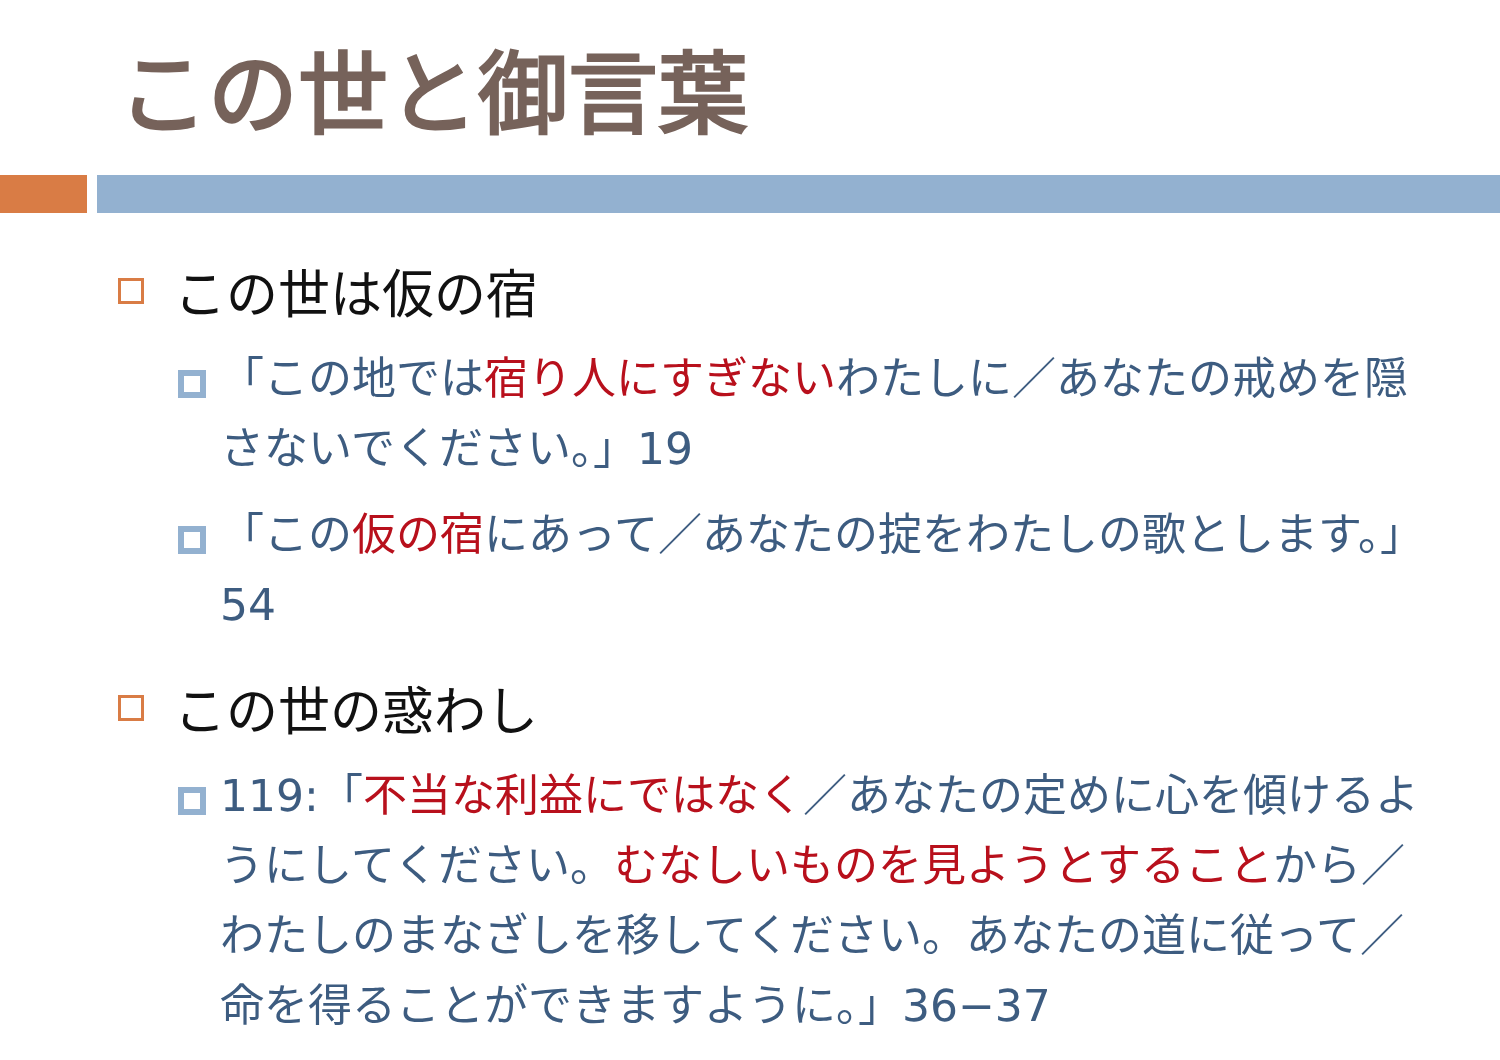この世と御言葉
この世は仮の宿
「この地では宿り人にすぎないわたしに／あなたの戒めを隠さないでください。」19
「この仮の宿にあって／あなたの掟をわたしの歌とします。」54
この世の惑わし
119:「不当な利益にではなく／あなたの定めに心を傾けるようにしてください。むなしいものを見ようとすることから／わたしのまなざしを移してください。あなたの道に従って／命を得ることができますように。」36−37